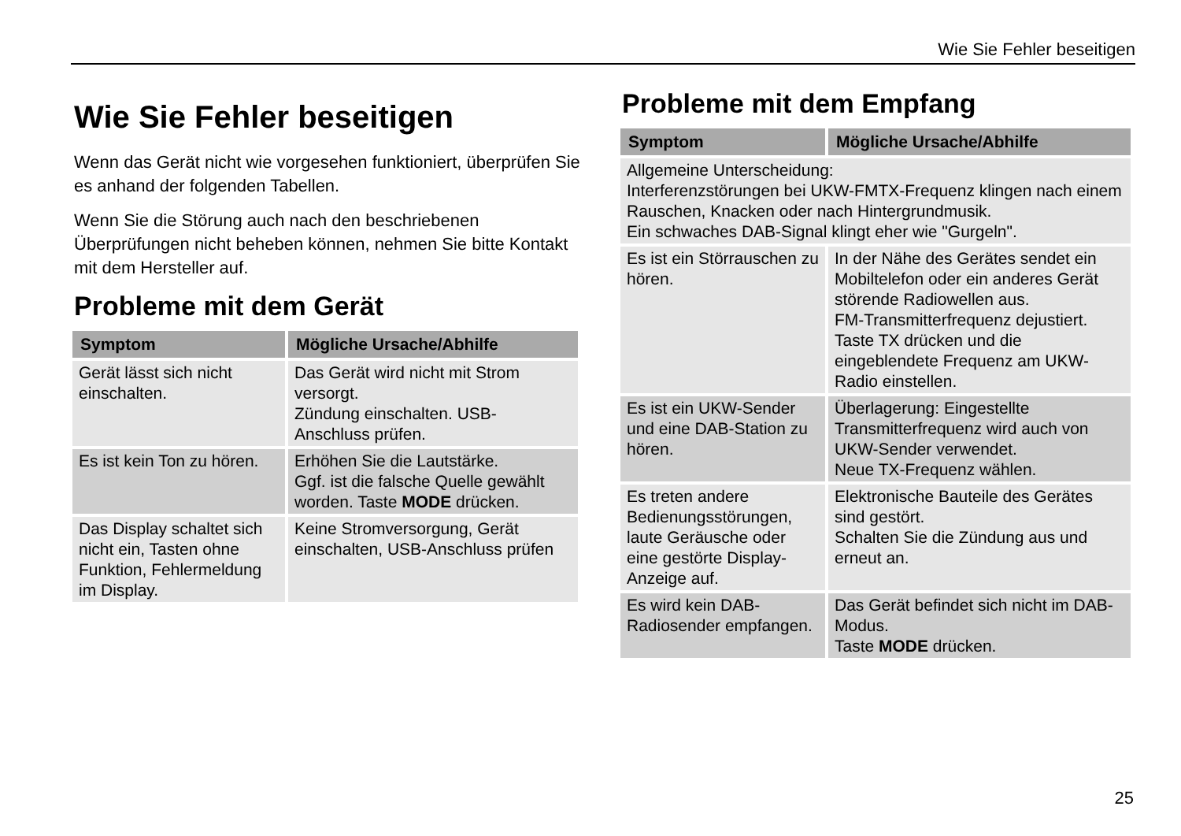Wie Sie Fehler beseitigen
Wie Sie Fehler beseitigen
Wenn das Gerät nicht wie vorgesehen funktioniert, überprüfen Sie es anhand der folgenden Tabellen.
Wenn Sie die Störung auch nach den beschriebenen Überprüfungen nicht beheben können, nehmen Sie bitte Kontakt mit dem Hersteller auf.
Probleme mit dem Gerät
| Symptom | Mögliche Ursache/Abhilfe |
| --- | --- |
| Gerät lässt sich nicht einschalten. | Das Gerät wird nicht mit Strom versorgt. Zündung einschalten. USB-Anschluss prüfen. |
| Es ist kein Ton zu hören. | Erhöhen Sie die Lautstärke. Ggf. ist die falsche Quelle gewählt worden. Taste MODE drücken. |
| Das Display schaltet sich nicht ein, Tasten ohne Funktion, Fehlermeldung im Display. | Keine Stromversorgung, Gerät einschalten, USB-Anschluss prüfen |
Probleme mit dem Empfang
| Symptom | Mögliche Ursache/Abhilfe |
| --- | --- |
| Allgemeine Unterscheidung: Interferenzstörungen bei UKW-FMTX-Frequenz klingen nach einem Rauschen, Knacken oder nach Hintergrundmusik. Ein schwaches DAB-Signal klingt eher wie "Gurgeln". | |
| Es ist ein Störrauschen zu hören. | In der Nähe des Gerätes sendet ein Mobiltelefon oder ein anderes Gerät störende Radiowellen aus. FM-Transmitterfrequenz dejustiert. Taste TX drücken und die eingeblendete Frequenz am UKW-Radio einstellen. |
| Es ist ein UKW-Sender und eine DAB-Station zu hören. | Überlagerung: Eingestellte Transmitterfrequenz wird auch von UKW-Sender verwendet. Neue TX-Frequenz wählen. |
| Es treten andere Bedienungsstörungen, laute Geräusche oder eine gestörte Display-Anzeige auf. | Elektronische Bauteile des Gerätes sind gestört. Schalten Sie die Zündung aus und erneut an. |
| Es wird kein DAB-Radiosender empfangen. | Das Gerät befindet sich nicht im DAB-Modus. Taste MODE drücken. |
25